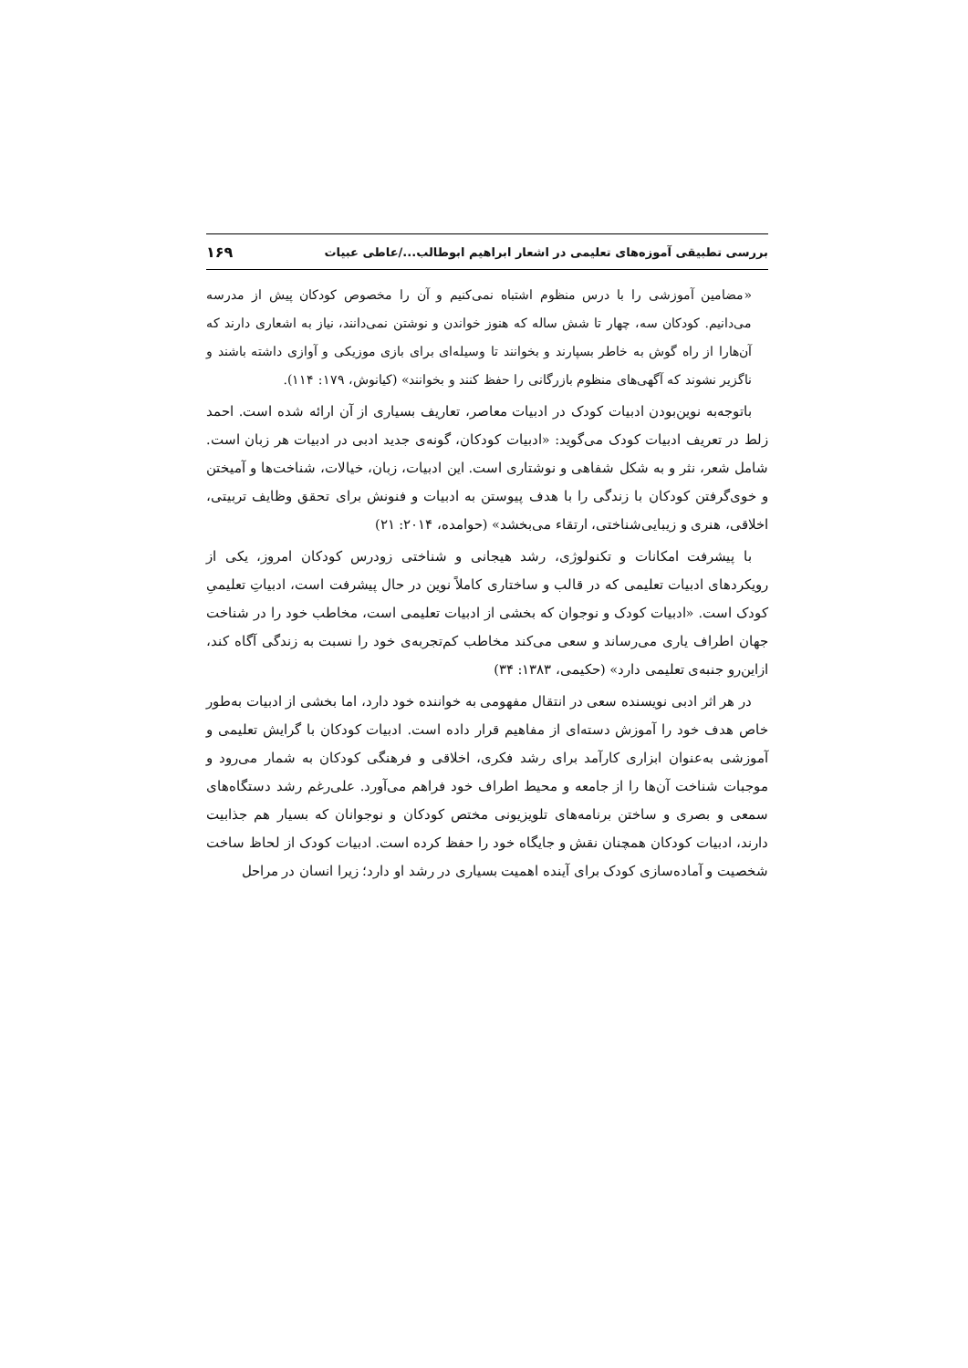بررسی تطبیقی آموزه‌های تعلیمی در اشعار ابراهیم ابوطالب.../عاطی عبیات ۱۶۹
«مضامین آموزشی را با درس منظوم اشتباه نمی‌کنیم و آن را مخصوص کودکان پیش از مدرسه می‌دانیم. کودکان سه، چهار تا شش ساله که هنوز خواندن و نوشتن نمی‌دانند، نیاز به اشعاری دارند که آن‌هارا از راه گوش به خاطر بسپارند و بخوانند تا وسیله‌ای برای بازی موزیکی و آوازی داشته باشند و ناگزیر نشوند که آگهی‌های منظوم بازرگانی را حفظ کنند و بخوانند» (کیانوش، ۱۷۹: ۱۱۴).
باتوجه‌به نوین‌بودن ادبیات کودک در ادبیات معاصر، تعاریف بسیاری از آن ارائه شده است. احمد زلط در تعریف ادبیات کودک می‌گوید: «ادبیات کودکان، گونه‌ی جدید ادبی در ادبیات هر زبان است. شامل شعر، نثر و به شکل شفاهی و نوشتاری است. این ادبیات، زبان، خیالات، شناخت‌ها و آمیختن و خوی‌گرفتن کودکان با زندگی را با هدف پیوستن به ادبیات و فنونش برای تحقق وظایف تربیتی، اخلاقی، هنری و زیبایی‌شناختی، ارتقاء می‌بخشد» (حوامده، ۲۰۱۴: ۲۱)
با پیشرفت امکانات و تکنولوژی، رشد هیجانی و شناختی زودرس کودکان امروز، یکی از رویکردهای ادبیات تعلیمی که در قالب و ساختاری کاملاً نوین در حال پیشرفت است، ادبیاتِ تعلیمیِ کودک است. «ادبیات کودک و نوجوان که بخشی از ادبیات تعلیمی است، مخاطب خود را در شناخت جهان اطراف یاری می‌رساند و سعی می‌کند مخاطب کم‌تجربه‌ی خود را نسبت به زندگی آگاه کند، ازاین‌رو جنبه‌ی تعلیمی دارد» (حکیمی، ۱۳۸۳: ۳۴)
در هر اثر ادبی نویسنده سعی در انتقال مفهومی به خواننده خود دارد، اما بخشی از ادبیات به‌طور خاص هدف خود را آموزش دسته‌ای از مفاهیم قرار داده است. ادبیات کودکان با گرایش تعلیمی و آموزشی به‌عنوان ابزاری کارآمد برای رشد فکری، اخلاقی و فرهنگی کودکان به شمار می‌رود و موجبات شناخت آن‌ها را از جامعه و محیط اطراف خود فراهم می‌آورد. علی‌رغم رشد دستگاه‌های سمعی و بصری و ساختن برنامه‌های تلویزیونی مختص کودکان و نوجوانان که بسیار هم جذابیت دارند، ادبیات کودکان همچنان نقش و جایگاه خود را حفظ کرده است. ادبیات کودک از لحاظ ساخت شخصیت و آماده‌سازی کودک برای آینده اهمیت بسیاری در رشد او دارد؛ زیرا انسان در مراحل